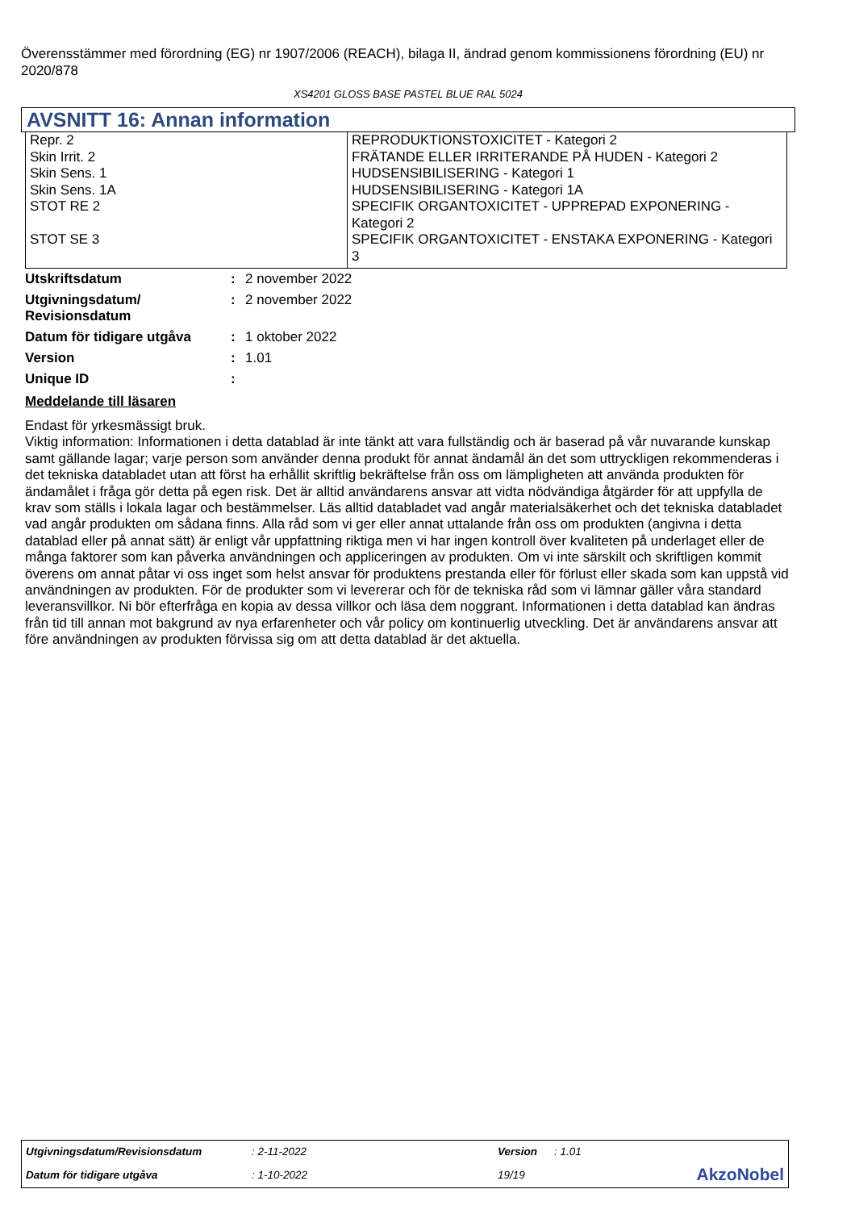Överensstämmer med förordning (EG) nr 1907/2006 (REACH), bilaga II, ändrad genom kommissionens förordning (EU) nr 2020/878
XS4201 GLOSS BASE PASTEL BLUE RAL 5024
AVSNITT 16: Annan information
| Repr. 2 Skin Irrit. 2 Skin Sens. 1 Skin Sens. 1A STOT RE 2 STOT SE 3 | REPRODUKTIONSTOXICITET - Kategori 2 FRÄTANDE ELLER IRRITERANDE PÅ HUDEN - Kategori 2 HUDSENSIBILISERING - Kategori 1 HUDSENSIBILISERING - Kategori 1A SPECIFIK ORGANTOXICITET - UPPREPAD EXPONERING - Kategori 2 SPECIFIK ORGANTOXICITET - ENSTAKA EXPONERING - Kategori 3 |
| Utskriftsdatum | : | 2 november 2022 |
| Utgivningsdatum/ Revisionsdatum | : | 2 november 2022 |
| Datum för tidigare utgåva | : | 1 oktober 2022 |
| Version | : | 1.01 |
| Unique ID | : | |
Meddelande till läsaren
Endast för yrkesmässigt bruk.
Viktig information: Informationen i detta datablad är inte tänkt att vara fullständig och är baserad på vår nuvarande kunskap samt gällande lagar; varje person som använder denna produkt för annat ändamål än det som uttryckligen rekommenderas i det tekniska databladet utan att först ha erhållit skriftlig bekräftelse från oss om lämpligheten att använda produkten för ändamålet i fråga gör detta på egen risk. Det är alltid användarens ansvar att vidta nödvändiga åtgärder för att uppfylla de krav som ställs i lokala lagar och bestämmelser. Läs alltid databladet vad angår materialsäkerhet och det tekniska databladet vad angår produkten om sådana finns. Alla råd som vi ger eller annat uttalande från oss om produkten (angivna i detta datablad eller på annat sätt) är enligt vår uppfattning riktiga men vi har ingen kontroll över kvaliteten på underlaget eller de många faktorer som kan påverka användningen och appliceringen av produkten. Om vi inte särskilt och skriftligen kommit överens om annat påtar vi oss inget som helst ansvar för produktens prestanda eller för förlust eller skada som kan uppstå vid användningen av produkten. För de produkter som vi levererar och för de tekniska råd som vi lämnar gäller våra standard leveransvillkor. Ni bör efterfråga en kopia av dessa villkor och läsa dem noggrant. Informationen i detta datablad kan ändras från tid till annan mot bakgrund av nya erfarenheter och vår policy om kontinuerlig utveckling. Det är användarens ansvar att före användningen av produkten förvissa sig om att detta datablad är det aktuella.
| Utgivningsdatum/Revisionsdatum | : 2-11-2022 | Version | : 1.01 | |
| Datum för tidigare utgåva | : 1-10-2022 | 19/19 | | AkzoNobel |